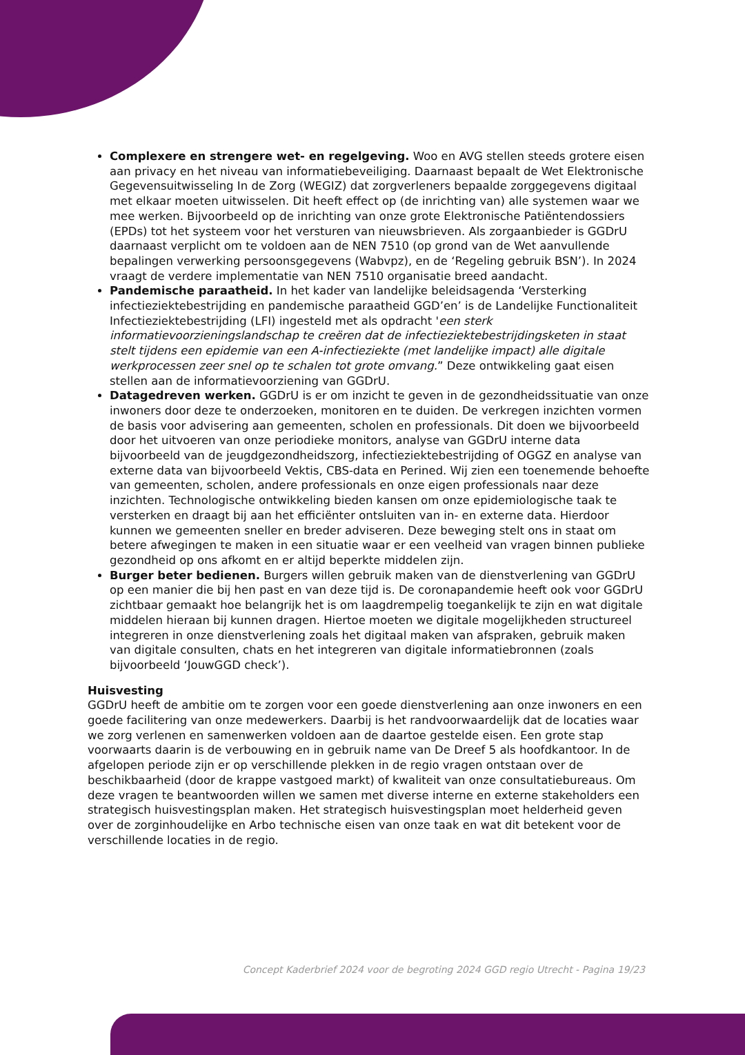Complexere en strengere wet- en regelgeving. Woo en AVG stellen steeds grotere eisen aan privacy en het niveau van informatiebeveiliging. Daarnaast bepaalt de Wet Elektronische Gegevensuitwisseling In de Zorg (WEGIZ) dat zorgverleners bepaalde zorggegevens digitaal met elkaar moeten uitwisselen. Dit heeft effect op (de inrichting van) alle systemen waar we mee werken. Bijvoorbeeld op de inrichting van onze grote Elektronische Patiëntendossiers (EPDs) tot het systeem voor het versturen van nieuwsbrieven. Als zorgaanbieder is GGDrU daarnaast verplicht om te voldoen aan de NEN 7510 (op grond van de Wet aanvullende bepalingen verwerking persoonsgegevens (Wabvpz), en de ‘Regeling gebruik BSN’). In 2024 vraagt de verdere implementatie van NEN 7510 organisatie breed aandacht.
Pandemische paraatheid. In het kader van landelijke beleidsagenda ‘Versterking infectieziektebestrijding en pandemische paraatheid GGD’en’ is de Landelijke Functionaliteit Infectieziektebestrijding (LFI) ingesteld met als opdracht 'een sterk informatievoorzieningslandschap te creëren dat de infectieziektebestrijdingsketen in staat stelt tijdens een epidemie van een A-infectieziekte (met landelijke impact) alle digitale werkprocessen zeer snel op te schalen tot grote omvang.” Deze ontwikkeling gaat eisen stellen aan de informatievoorziening van GGDrU.
Datagedreven werken. GGDrU is er om inzicht te geven in de gezondheidssituatie van onze inwoners door deze te onderzoeken, monitoren en te duiden. De verkregen inzichten vormen de basis voor advisering aan gemeenten, scholen en professionals. Dit doen we bijvoorbeeld door het uitvoeren van onze periodieke monitors, analyse van GGDrU interne data bijvoorbeeld van de jeugdgezondheidszorg, infectieziektebestrijding of OGGZ en analyse van externe data van bijvoorbeeld Vektis, CBS-data en Perined. Wij zien een toenemende behoefte van gemeenten, scholen, andere professionals en onze eigen professionals naar deze inzichten. Technologische ontwikkeling bieden kansen om onze epidemiologische taak te versterken en draagt bij aan het efficiënter ontsluiten van in- en externe data. Hierdoor kunnen we gemeenten sneller en breder adviseren. Deze beweging stelt ons in staat om betere afwegingen te maken in een situatie waar er een veelheid van vragen binnen publieke gezondheid op ons afkomt en er altijd beperkte middelen zijn.
Burger beter bedienen. Burgers willen gebruik maken van de dienstverlening van GGDrU op een manier die bij hen past en van deze tijd is. De coronapandemie heeft ook voor GGDrU zichtbaar gemaakt hoe belangrijk het is om laagdrempelig toegankelijk te zijn en wat digitale middelen hieraan bij kunnen dragen. Hiertoe moeten we digitale mogelijkheden structureel integreren in onze dienstverlening zoals het digitaal maken van afspraken, gebruik maken van digitale consulten, chats en het integreren van digitale informatiebronnen (zoals bijvoorbeeld ‘JouwGGD check’).
Huisvesting
GGDrU heeft de ambitie om te zorgen voor een goede dienstverlening aan onze inwoners en een goede facilitering van onze medewerkers. Daarbij is het randvoorwaardelijk dat de locaties waar we zorg verlenen en samenwerken voldoen aan de daartoe gestelde eisen. Een grote stap voorwaarts daarin is de verbouwing en in gebruik name van De Dreef 5 als hoofdkantoor. In de afgelopen periode zijn er op verschillende plekken in de regio vragen ontstaan over de beschikbaarheid (door de krappe vastgoed markt) of kwaliteit van onze consultatiebureaus. Om deze vragen te beantwoorden willen we samen met diverse interne en externe stakeholders een strategisch huisvestingsplan maken. Het strategisch huisvestingsplan moet helderheid geven over de zorginhoudelijke en Arbo technische eisen van onze taak en wat dit betekent voor de verschillende locaties in de regio.
Concept Kaderbrief 2024 voor de begroting 2024 GGD regio Utrecht - Pagina 19/23